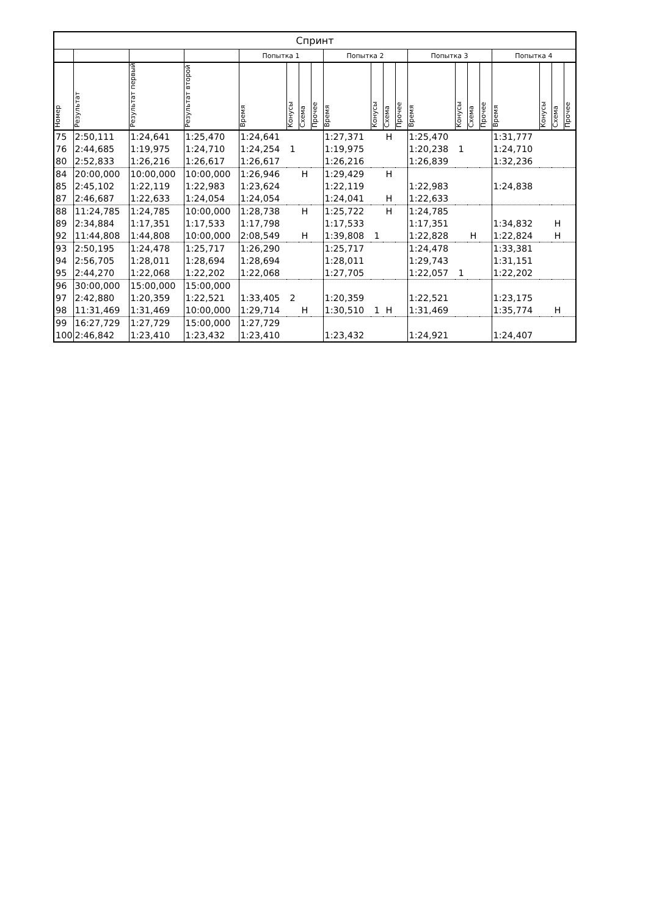| Спринт | | | | | | | | | | | | | | | | | | | |
| --- | --- | --- | --- | --- | --- | --- | --- | --- | --- | --- | --- | --- | --- | --- | --- | --- | --- | --- | --- |
| | | | | Попытка 1 | | | | Попытка 2 | | | | Попытка 3 | | | | Попытка 4 | | | |
| Номер | Результат | Результат первый | Результат второй | Время | Конусы | Схема | Прочее | Время | Конусы | Схема | Прочее | Время | Конусы | Схема | Прочее | Время | Конусы | Схема | Прочее |
| 75 | 2:50,111 | 1:24,641 | 1:25,470 | 1:24,641 | | | | 1:27,371 | | Н | | 1:25,470 | | | | 1:31,777 | | | |
| 76 | 2:44,685 | 1:19,975 | 1:24,710 | 1:24,254 | 1 | | | 1:19,975 | | | | 1:20,238 | 1 | | | 1:24,710 | | | |
| 80 | 2:52,833 | 1:26,216 | 1:26,617 | 1:26,617 | | | | 1:26,216 | | | | 1:26,839 | | | | 1:32,236 | | | |
| 84 | 20:00,000 | 10:00,000 | 10:00,000 | 1:26,946 | | Н | | 1:29,429 | | Н | | | | | | | | | |
| 85 | 2:45,102 | 1:22,119 | 1:22,983 | 1:23,624 | | | | 1:22,119 | | | | 1:22,983 | | | | 1:24,838 | | | |
| 87 | 2:46,687 | 1:22,633 | 1:24,054 | 1:24,054 | | | | 1:24,041 | | Н | | 1:22,633 | | | | | | | |
| 88 | 11:24,785 | 1:24,785 | 10:00,000 | 1:28,738 | | Н | | 1:25,722 | | Н | | 1:24,785 | | | | | | | |
| 89 | 2:34,884 | 1:17,351 | 1:17,533 | 1:17,798 | | | | 1:17,533 | | | | 1:17,351 | | | | 1:34,832 | | Н | |
| 92 | 11:44,808 | 1:44,808 | 10:00,000 | 2:08,549 | | Н | | 1:39,808 | 1 | | | 1:22,828 | | Н | | 1:22,824 | | Н | |
| 93 | 2:50,195 | 1:24,478 | 1:25,717 | 1:26,290 | | | | 1:25,717 | | | | 1:24,478 | | | | 1:33,381 | | | |
| 94 | 2:56,705 | 1:28,011 | 1:28,694 | 1:28,694 | | | | 1:28,011 | | | | 1:29,743 | | | | 1:31,151 | | | |
| 95 | 2:44,270 | 1:22,068 | 1:22,202 | 1:22,068 | | | | 1:27,705 | | | | 1:22,057 | 1 | | | 1:22,202 | | | |
| 96 | 30:00,000 | 15:00,000 | 15:00,000 | | | | | | | | | | | | | | | | |
| 97 | 2:42,880 | 1:20,359 | 1:22,521 | 1:33,405 | 2 | | | 1:20,359 | | | | 1:22,521 | | | | 1:23,175 | | | |
| 98 | 11:31,469 | 1:31,469 | 10:00,000 | 1:29,714 | | Н | | 1:30,510 | 1 | Н | | 1:31,469 | | | | 1:35,774 | | Н | |
| 99 | 16:27,729 | 1:27,729 | 15:00,000 | 1:27,729 | | | | | | | | | | | | | | | |
| 100 | 2:46,842 | 1:23,410 | 1:23,432 | 1:23,410 | | | | 1:23,432 | | | | 1:24,921 | | | | 1:24,407 | | | |